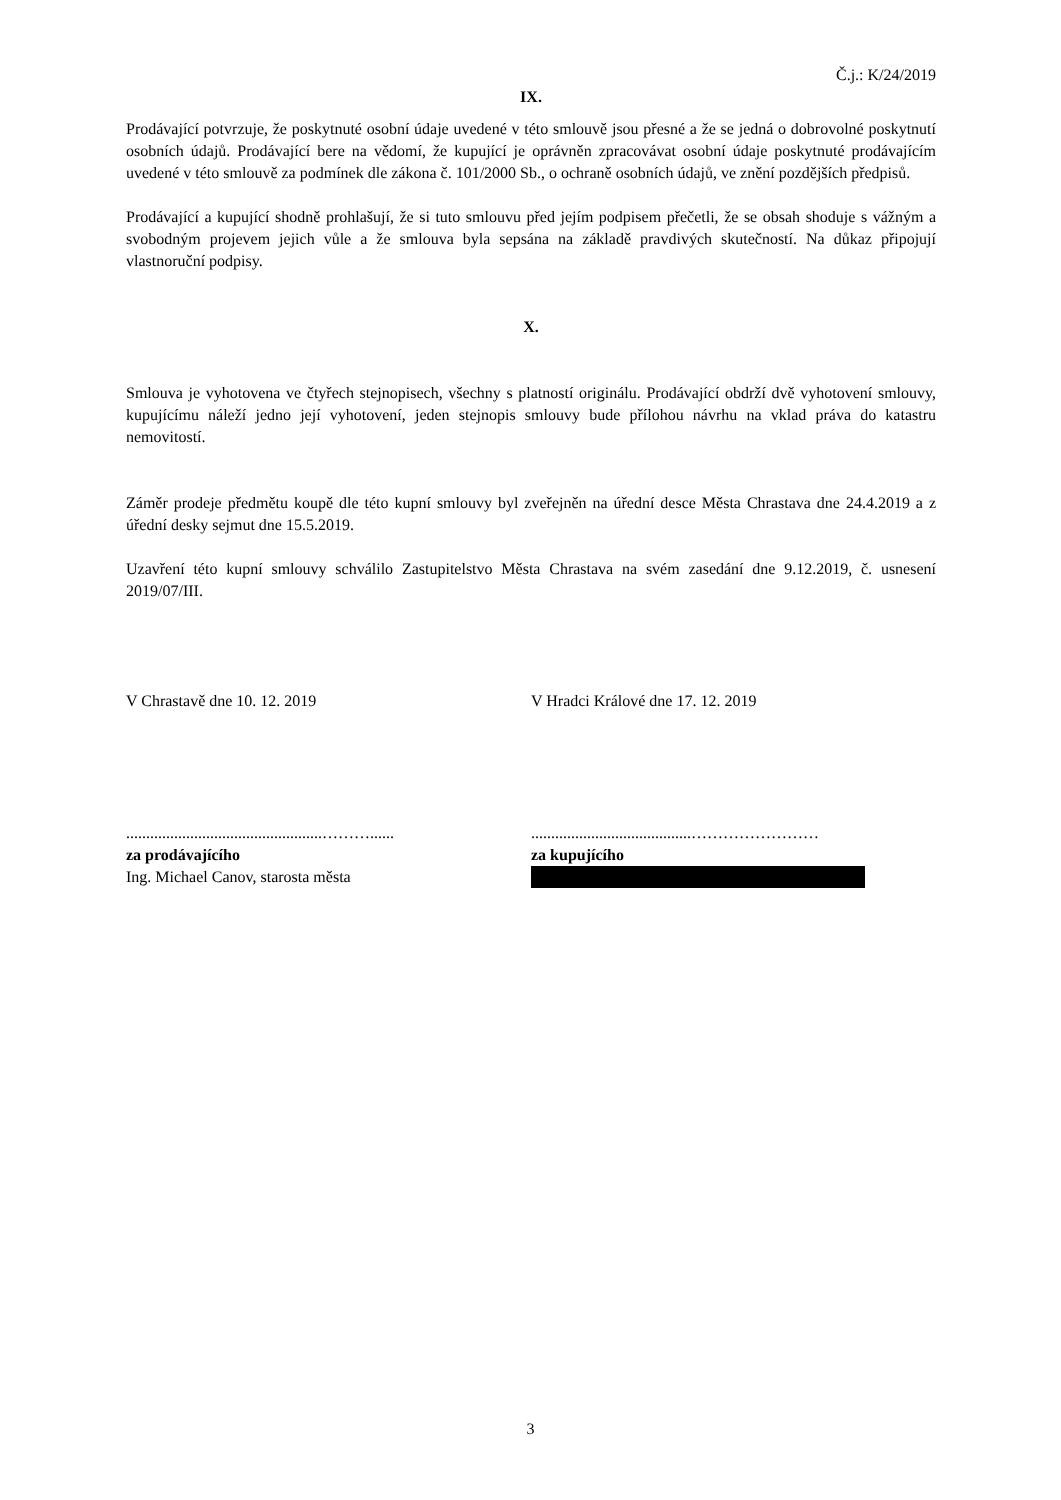Č.j.: K/24/2019
IX.
Prodávající potvrzuje, že poskytnuté osobní údaje uvedené v této smlouvě jsou přesné a že se jedná o dobrovolné poskytnutí osobních údajů. Prodávající bere na vědomí, že kupující je oprávněn zpracovávat osobní údaje poskytnuté prodávajícím uvedené v této smlouvě za podmínek dle zákona č. 101/2000 Sb., o ochraně osobních údajů, ve znění pozdějších předpisů.
Prodávající a kupující shodně prohlašují, že si tuto smlouvu před jejím podpisem přečetli, že se obsah shoduje s vážným a svobodným projevem jejich vůle a že smlouva byla sepsána na základě pravdivých skutečností. Na důkaz připojují vlastnoruční podpisy.
X.
Smlouva je vyhotovena ve čtyřech stejnopisech, všechny s platností originálu. Prodávající obdrží dvě vyhotovení smlouvy, kupujícímu náleží jedno její vyhotovení, jeden stejnopis smlouvy bude přílohou návrhu na vklad práva do katastru nemovitostí.
Záměr prodeje předmětu koupě dle této kupní smlouvy byl zveřejněn na úřední desce Města Chrastava dne 24.4.2019 a z úřední desky sejmut dne 15.5.2019.
Uzavření této kupní smlouvy schválilo Zastupitelstvo Města Chrastava na svém zasedání dne 9.12.2019, č. usnesení 2019/07/III.
V Chrastavě dne 10. 12. 2019 V Hradci Králové dne 17. 12. 2019
.................................................………......
za prodávajícího
Ing. Michael Canov, starosta města
........................................……………………
za kupujícího
3